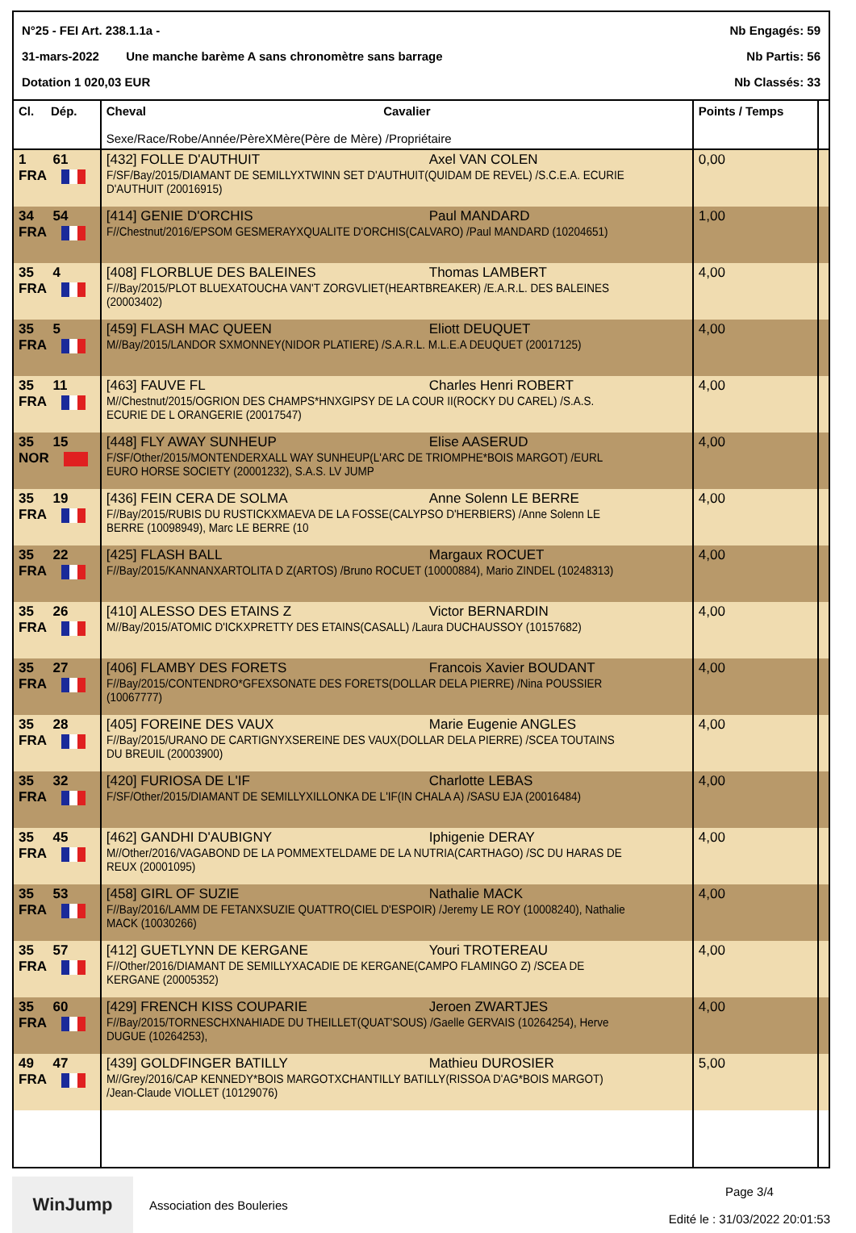N°25 - FEI Art. 238.1.1a - Nb Engagés: 59
31-mars-2022 Une manche barème A sans chronomètre sans barrage Nb Partis: 56
Dotation 1 020,03 EUR Nb Classés: 33
| Cl. Dép. | Cheval Cavalier Sexe/Race/Robe/Année/PèreXMère(Père de Mère) /Propriétaire | Points / Temps | |
| --- | --- | --- | --- |
| 1 61 FRA | [432] FOLLE D'AUTHUIT Axel VAN COLEN F/SF/Bay/2015/DIAMANT DE SEMILLYXTWINN SET D'AUTHUIT(QUIDAM DE REVEL) /S.C.E.A. ECURIE D'AUTHUIT (20016915) | 0,00 | |
| 34 54 FRA | [414] GENIE D'ORCHIS Paul MANDARD F//Chestnut/2016/EPSOM GESMERAYXQUALITE D'ORCHIS(CALVARO) /Paul MANDARD (10204651) | 1,00 | |
| 35 4 FRA | [408] FLORBLUE DES BALEINES Thomas LAMBERT F//Bay/2015/PLOT BLUEXATOUCHA VAN'T ZORGVLIET(HEARTBREAKER) /E.A.R.L. DES BALEINES (20003402) | 4,00 | |
| 35 5 FRA | [459] FLASH MAC QUEEN Eliott DEUQUET M//Bay/2015/LANDOR SXMONNEY(NIDOR PLATIERE) /S.A.R.L. M.L.E.A DEUQUET (20017125) | 4,00 | |
| 35 11 FRA | [463] FAUVE FL Charles Henri ROBERT M//Chestnut/2015/OGRION DES CHAMPS*HNXGIPSY DE LA COUR II(ROCKY DU CAREL) /S.A.S. ECURIE DE L ORANGERIE (20017547) | 4,00 | |
| 35 15 NOR | [448] FLY AWAY SUNHEUP Elise AASERUD F/SF/Other/2015/MONTENDERXALL WAY SUNHEUP(L'ARC DE TRIOMPHE*BOIS MARGOT) /EURL EURO HORSE SOCIETY (20001232), S.A.S. LV JUMP | 4,00 | |
| 35 19 FRA | [436] FEIN CERA DE SOLMA Anne Solenn LE BERRE F//Bay/2015/RUBIS DU RUSTICKXMAEVA DE LA FOSSE(CALYPSO D'HERBIERS) /Anne Solenn LE BERRE (10098949), Marc LE BERRE (10 | 4,00 | |
| 35 22 FRA | [425] FLASH BALL Margaux ROCUET F//Bay/2015/KANNANXARTOLITA D Z(ARTOS) /Bruno ROCUET (10000884), Mario ZINDEL (10248313) | 4,00 | |
| 35 26 FRA | [410] ALESSO DES ETAINS Z Victor BERNARDIN M//Bay/2015/ATOMIC D'ICKXPRETTY DES ETAINS(CASALL) /Laura DUCHAUSSOY (10157682) | 4,00 | |
| 35 27 FRA | [406] FLAMBY DES FORETS Francois Xavier BOUDANT F//Bay/2015/CONTENDRO*GFEXSONATE DES FORETS(DOLLAR DELA PIERRE) /Nina POUSSIER (10067777) | 4,00 | |
| 35 28 FRA | [405] FOREINE DES VAUX Marie Eugenie ANGLES F//Bay/2015/URANO DE CARTIGNYXSEREINE DES VAUX(DOLLAR DELA PIERRE) /SCEA TOUTAINS DU BREUIL (20003900) | 4,00 | |
| 35 32 FRA | [420] FURIOSA DE L'IF Charlotte LEBAS F/SF/Other/2015/DIAMANT DE SEMILLYXILLONKA DE L'IF(IN CHALA A) /SASU EJA (20016484) | 4,00 | |
| 35 45 FRA | [462] GANDHI D'AUBIGNY Iphigenie DERAY M//Other/2016/VAGABOND DE LA POMMEXTELDAME DE LA NUTRIA(CARTHAGO) /SC DU HARAS DE REUX (20001095) | 4,00 | |
| 35 53 FRA | [458] GIRL OF SUZIE Nathalie MACK F//Bay/2016/LAMM DE FETANXSUZIE QUATTRO(CIEL D'ESPOIR) /Jeremy LE ROY (10008240), Nathalie MACK (10030266) | 4,00 | |
| 35 57 FRA | [412] GUETLYNN DE KERGANE Youri TROTEREAU F//Other/2016/DIAMANT DE SEMILLYXACADIE DE KERGANE(CAMPO FLAMINGO Z) /SCEA DE KERGANE (20005352) | 4,00 | |
| 35 60 FRA | [429] FRENCH KISS COUPARIE Jeroen ZWARTJES F//Bay/2015/TORNESCHXNAHIADE DU THEILLET(QUAT'SOUS) /Gaelle GERVAIS (10264254), Herve DUGUE (10264253), | 4,00 | |
| 49 47 FRA | [439] GOLDFINGER BATILLY Mathieu DUROSIER M//Grey/2016/CAP KENNEDY*BOIS MARGOTXCHANTILLY BATILLY(RISSOA D'AG*BOIS MARGOT) /Jean-Claude VIOLLET (10129076) | 5,00 | |
WinJump
Association des Bouleries
Page 3/4
Edité le : 31/03/2022 20:01:53